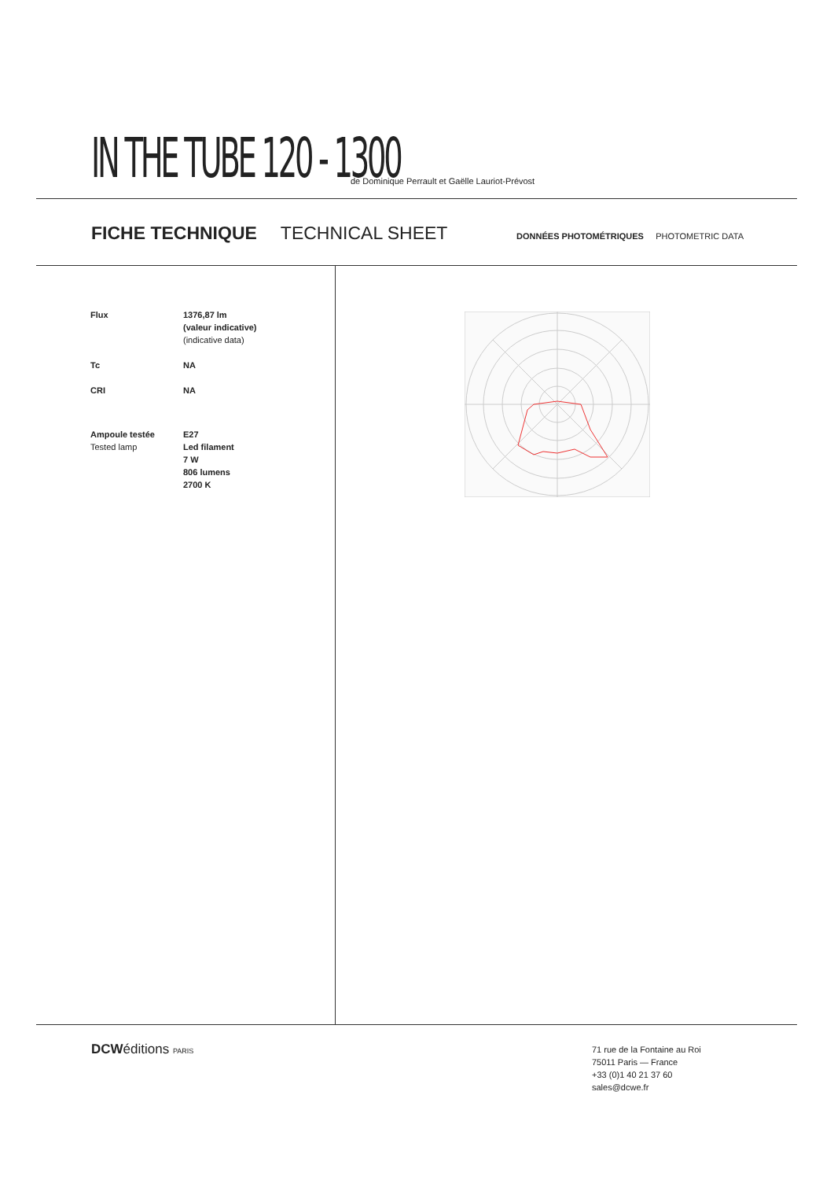IN THE TUBE 120 - 1300
de Dominique Perrault et Gaëlle Lauriot-Prévost
FICHE TECHNIQUE TECHNICAL SHEET DONNÉES PHOTOMÉTRIQUES PHOTOMETRIC DATA
| Flux | 1376,87 lm (valeur indicative) (indicative data) |
| Tc | NA |
| CRI | NA |
| Ampoule testée Tested lamp | E27 Led filament 7 W 806 lumens 2700 K |
DCWéditions PARIS
71 rue de la Fontaine au Roi
75011 Paris — France
+33 (0)1 40 21 37 60
sales@dcwe.fr